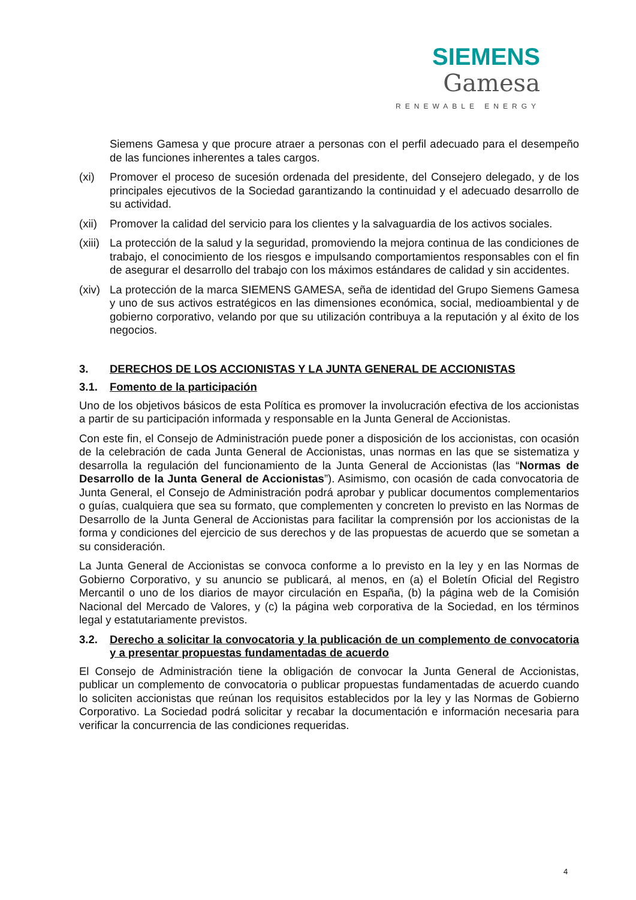SIEMENS Gamesa
RENEWABLE ENERGY
Siemens Gamesa y que procure atraer a personas con el perfil adecuado para el desempeño de las funciones inherentes a tales cargos.
(xi) Promover el proceso de sucesión ordenada del presidente, del Consejero delegado, y de los principales ejecutivos de la Sociedad garantizando la continuidad y el adecuado desarrollo de su actividad.
(xii)
Promover la calidad del servicio para los clientes y la salvaguardia de los activos sociales.
(xiii)
La protección de la salud y la seguridad, promoviendo la mejora continua de las condiciones de trabajo, el conocimiento de los riesgos e impulsando comportamientos responsables con el fin de asegurar el desarrollo del trabajo con los máximos estándares de calidad y sin accidentes.
(xiv)
La protección de la marca SIEMENS GAMESA, seña de identidad del Grupo Siemens Gamesa y uno de sus activos estratégicos en las dimensiones económica, social, medioambiental y de gobierno corporativo, velando por que su utilización contribuya a la reputación y al éxito de los negocios.
3. DERECHOS DE LOS ACCIONISTAS Y LA JUNTA GENERAL DE ACCIONISTAS
3.1. Fomento de la participación
Uno de los objetivos básicos de esta Política es promover la involucración efectiva de los accionistas a partir de su participación informada y responsable en la Junta General de Accionistas.
Con este fin, el Consejo de Administración puede poner a disposición de los accionistas, con ocasión de la celebración de cada Junta General de Accionistas, unas normas en las que se sistematiza y desarrolla la regulación del funcionamiento de la Junta General de Accionistas (las “Normas de Desarrollo de la Junta General de Accionistas”). Asimismo, con ocasión de cada convocatoria de Junta General, el Consejo de Administración podrá aprobar y publicar documentos complementarios o guías, cualquiera que sea su formato, que complementen y concreten lo previsto en las Normas de Desarrollo de la Junta General de Accionistas para facilitar la comprensión por los accionistas de la forma y condiciones del ejercicio de sus derechos y de las propuestas de acuerdo que se sometan a su consideración.
La Junta General de Accionistas se convoca conforme a lo previsto en la ley y en las Normas de Gobierno Corporativo, y su anuncio se publicará, al menos, en (a) el Boletín Oficial del Registro Mercantil o uno de los diarios de mayor circulación en España, (b) la página web de la Comisión Nacional del Mercado de Valores, y (c) la página web corporativa de la Sociedad, en los términos legal y estatutariamente previstos.
3.2. Derecho a solicitar la convocatoria y la publicación de un complemento de convocatoria y a presentar propuestas fundamentadas de acuerdo
El Consejo de Administración tiene la obligación de convocar la Junta General de Accionistas, publicar un complemento de convocatoria o publicar propuestas fundamentadas de acuerdo cuando lo soliciten accionistas que reúnan los requisitos establecidos por la ley y las Normas de Gobierno Corporativo. La Sociedad podrá solicitar y recabar la documentación e información necesaria para verificar la concurrencia de las condiciones requeridas.
4